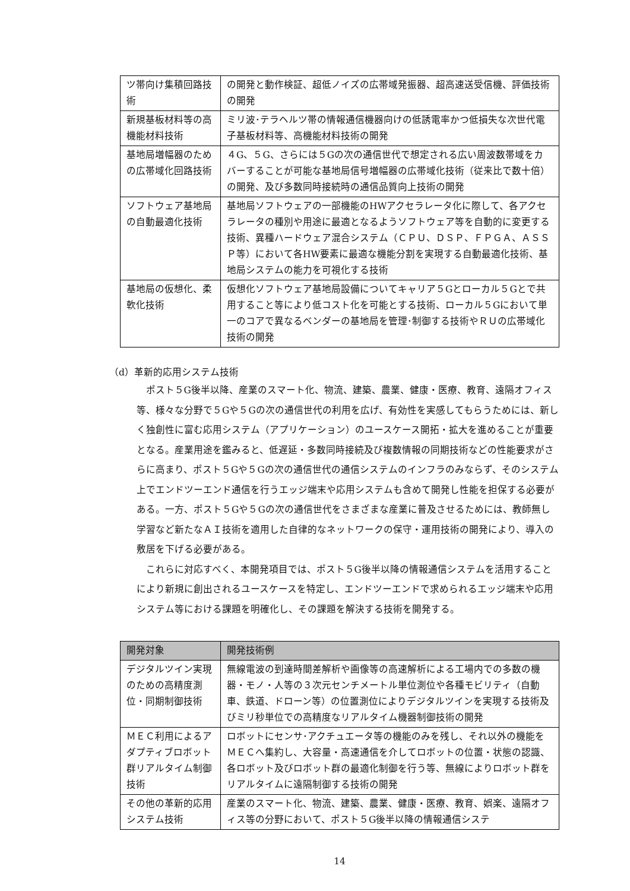| ツ帯向け集積回路技術 | の開発と動作検証、超低ノイズの広帯域発振器、超高速送受信機、評価技術の開発 |
| 新規基板材料等の高機能材料技術 | ミリ波･テラヘルツ帯の情報通信機器向けの低誘電率かつ低損失な次世代電子基板材料等、高機能材料技術の開発 |
| 基地局増幅器のための広帯域化回路技術 | ４G、５G、さらには５Gの次の通信世代で想定される広い周波数帯域をカバーすることが可能な基地局信号増幅器の広帯域化技術（従来比で数十倍）の開発、及び多数同時接続時の通信品質向上技術の開発 |
| ソフトウェア基地局の自動最適化技術 | 基地局ソフトウェアの一部機能のHWアクセラレータ化に際して、各アクセラレータの種別や用途に最適となるようソフトウェア等を自動的に変更する技術、異種ハードウェア混合システム（ＣＰＵ、ＤＳＰ、ＦＰＧＡ、ＡＳＳＰ等）において各HW要素に最適な機能分割を実現する自動最適化技術、基地局システムの能力を可視化する技術 |
| 基地局の仮想化、柔軟化技術 | 仮想化ソフトウェア基地局設備についてキャリア５Gとローカル５Gとで共用すること等により低コスト化を可能とする技術、ローカル５Gにおいて単一のコアで異なるベンダーの基地局を管理･制御する技術やＲＵの広帯域化技術の開発 |
（d）革新的応用システム技術
ポスト５G後半以降、産業のスマート化、物流、建築、農業、健康・医療、教育、遠隔オフィス等、様々な分野で５Gや５Gの次の通信世代の利用を広げ、有効性を実感してもらうためには、新しく独創性に富む応用システム（アプリケーション）のユースケース開拓・拡大を進めることが重要となる。産業用途を鑑みると、低遅延・多数同時接続及び複数情報の同期技術などの性能要求がさらに高まり、ポスト５Gや５Gの次の通信世代の通信システムのインフラのみならず、そのシステム上でエンドツーエンド通信を行うエッジ端末や応用システムも含めて開発し性能を担保する必要がある。一方、ポスト５Gや５Gの次の通信世代をさまざまな産業に普及させるためには、教師無し学習など新たなＡＩ技術を適用した自律的なネットワークの保守・運用技術の開発により、導入の敷居を下げる必要がある。
これらに対応すべく、本開発項目では、ポスト５G後半以降の情報通信システムを活用することにより新規に創出されるユースケースを特定し、エンドツーエンドで求められるエッジ端末や応用システム等における課題を明確化し、その課題を解決する技術を開発する。
| 開発対象 | 開発技術例 |
| --- | --- |
| デジタルツイン実現のための高精度測位・同期制御技術 | 無線電波の到達時間差解析や画像等の高速解析による工場内での多数の機器・モノ・人等の３次元センチメートル単位測位や各種モビリティ（自動車、鉄道、ドローン等）の位置測位によりデジタルツインを実現する技術及びミリ秒単位での高精度なリアルタイム機器制御技術の開発 |
| ＭＥＣ利用によるアダプティブロボット群リアルタイム制御技術 | ロボットにセンサ･アクチュエータ等の機能のみを残し、それ以外の機能をＭＥＣへ集約し、大容量・高速通信を介してロボットの位置・状態の認識、各ロボット及びロボット群の最適化制御を行う等、無線によりロボット群をリアルタイムに遠隔制御する技術の開発 |
| その他の革新的応用システム技術 | 産業のスマート化、物流、建築、農業、健康・医療、教育、娯楽、遠隔オフィス等の分野において、ポスト５G後半以降の情報通信システ |
14